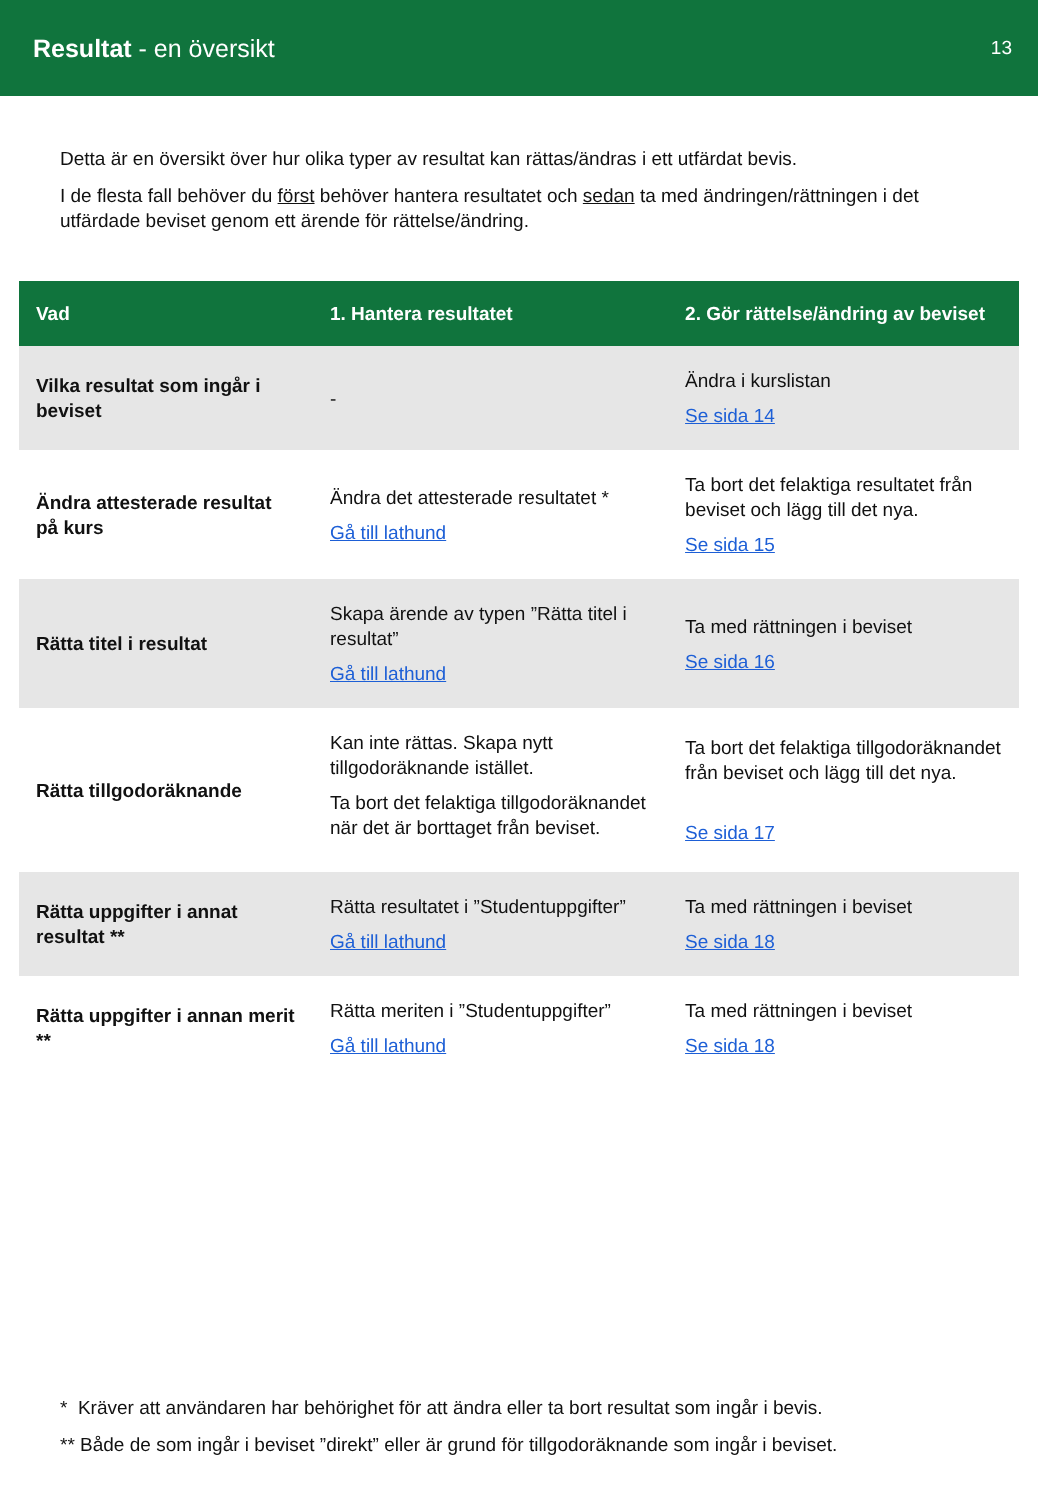Resultat - en översikt
13
Detta är en översikt över hur olika typer av resultat kan rättas/ändras i ett utfärdat bevis.
I de flesta fall behöver du först behöver hantera resultatet och sedan ta med ändringen/rättningen i det utfärdade beviset genom ett ärende för rättelse/ändring.
| Vad | 1. Hantera resultatet | 2. Gör rättelse/ändring av beviset |
| --- | --- | --- |
| Vilka resultat som ingår i beviset | - | Ändra i kurslistan Se sida 14 |
| Ändra attesterade resultat på kurs | Ändra det attesterade resultatet * Gå till lathund | Ta bort det felaktiga resultatet från beviset och lägg till det nya. Se sida 15 |
| Rätta titel i resultat | Skapa ärende av typen ”Rätta titel i resultat” Gå till lathund | Ta med rättningen i beviset Se sida 16 |
| Rätta tillgodoräknande | Kan inte rättas. Skapa nytt tillgodoräknande istället. Ta bort det felaktiga tillgodoräknandet när det är borttaget från beviset. | Ta bort det felaktiga tillgodoräknandet från beviset och lägg till det nya. Se sida 17 |
| Rätta uppgifter i annat resultat ** | Rätta resultatet i ”Studentuppgifter” Gå till lathund | Ta med rättningen i beviset Se sida 18 |
| Rätta uppgifter i annan merit ** | Rätta meriten i ”Studentuppgifter” Gå till lathund | Ta med rättningen i beviset Se sida 18 |
* Kräver att användaren har behörighet för att ändra eller ta bort resultat som ingår i bevis.
** Både de som ingår i beviset ”direkt” eller är grund för tillgodoräknande som ingår i beviset.